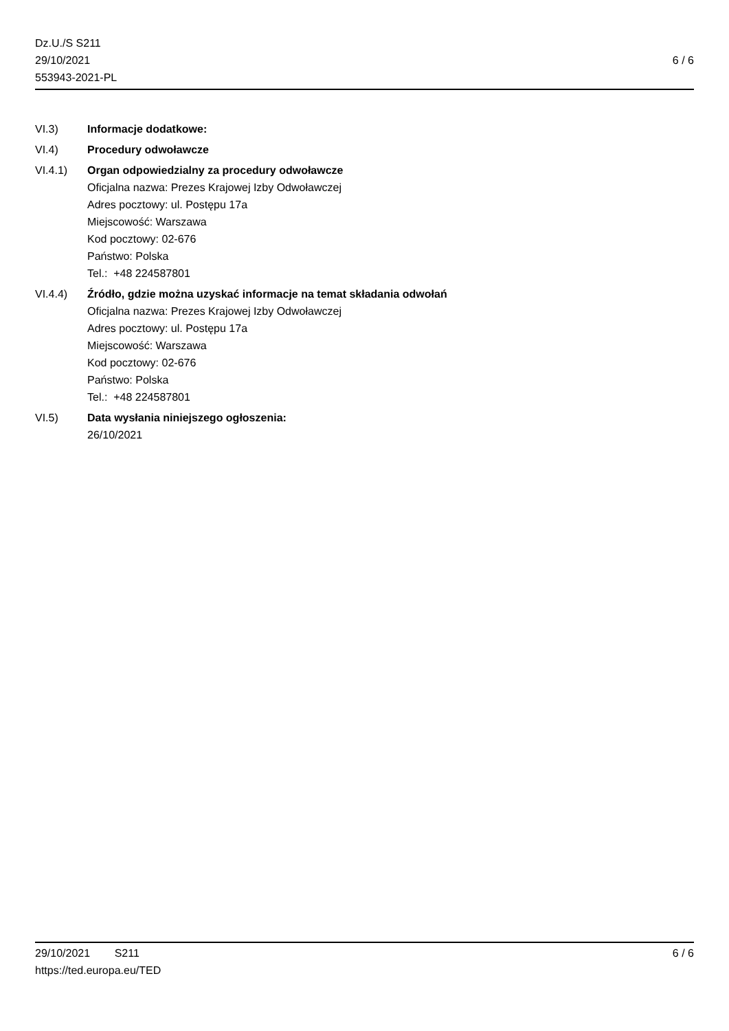Dz.U./S S211
29/10/2021
553943-2021-PL
6 / 6
VI.3) Informacje dodatkowe:
VI.4) Procedury odwoławcze
VI.4.1) Organ odpowiedzialny za procedury odwoławcze
Oficjalna nazwa: Prezes Krajowej Izby Odwoławczej
Adres pocztowy: ul. Postępu 17a
Miejscowość: Warszawa
Kod pocztowy: 02-676
Państwo: Polska
Tel.: +48 224587801
VI.4.4) Źródło, gdzie można uzyskać informacje na temat składania odwołań
Oficjalna nazwa: Prezes Krajowej Izby Odwoławczej
Adres pocztowy: ul. Postępu 17a
Miejscowość: Warszawa
Kod pocztowy: 02-676
Państwo: Polska
Tel.: +48 224587801
VI.5) Data wysłania niniejszego ogłoszenia:
26/10/2021
29/10/2021 S211 6 / 6
https://ted.europa.eu/TED